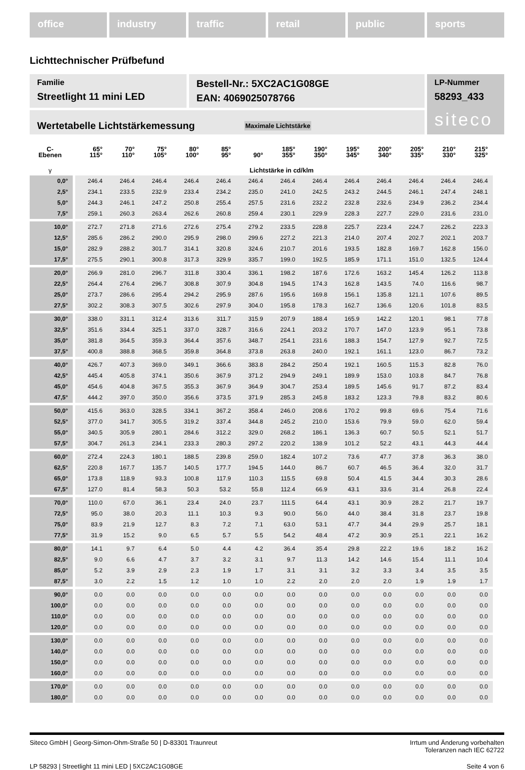office industry traffic retail public sports
Lichttechnischer Prüfbefund
Familie
Streetlight 11 mini LED
Bestell-Nr.: 5XC2AC1G08GE
EAN: 4069025078766
LP-Nummer
58293_433
siteco
Wertetabelle Lichtstärkemessung Maximale Lichtstärke
| C- Ebenen | 65° 115° | 70° 110° | 75° 105° | 80° 100° | 85° 95° | 90° | 185° 355° | 190° 350° | 195° 345° | 200° 340° | 205° 335° | 210° 330° | 215° 325° |
| --- | --- | --- | --- | --- | --- | --- | --- | --- | --- | --- | --- | --- | --- |
| γ | Lichtstärke in cd/klm | | | | | | | | | | | | |
| 0,0° | 246.4 | 246.4 | 246.4 | 246.4 | 246.4 | 246.4 | 246.4 | 246.4 | 246.4 | 246.4 | 246.4 | 246.4 | 246.4 |
| 2,5° | 234.1 | 233.5 | 232.9 | 233.4 | 234.2 | 235.0 | 241.0 | 242.5 | 243.2 | 244.5 | 246.1 | 247.4 | 248.1 |
| 5,0° | 244.3 | 246.1 | 247.2 | 250.8 | 255.4 | 257.5 | 231.6 | 232.2 | 232.8 | 232.6 | 234.9 | 236.2 | 234.4 |
| 7,5° | 259.1 | 260.3 | 263.4 | 262.6 | 260.8 | 259.4 | 230.1 | 229.9 | 228.3 | 227.7 | 229.0 | 231.6 | 231.0 |
| 10,0° | 272.7 | 271.8 | 271.6 | 272.6 | 275.4 | 279.2 | 233.5 | 228.8 | 225.7 | 223.4 | 224.7 | 226.2 | 223.3 |
| 12,5° | 285.6 | 286.2 | 290.0 | 295.9 | 298.0 | 299.6 | 227.2 | 221.3 | 214.0 | 207.4 | 202.7 | 202.1 | 203.7 |
| 15,0° | 282.9 | 288.2 | 301.7 | 314.1 | 320.8 | 324.6 | 210.7 | 201.6 | 193.5 | 182.8 | 169.7 | 162.8 | 156.0 |
| 17,5° | 275.5 | 290.1 | 300.8 | 317.3 | 329.9 | 335.7 | 199.0 | 192.5 | 185.9 | 171.1 | 151.0 | 132.5 | 124.4 |
| 20,0° | 266.9 | 281.0 | 296.7 | 311.8 | 330.4 | 336.1 | 198.2 | 187.6 | 172.6 | 163.2 | 145.4 | 126.2 | 113.8 |
| 22,5° | 264.4 | 276.4 | 296.7 | 308.8 | 307.9 | 304.8 | 194.5 | 174.3 | 162.8 | 143.5 | 74.0 | 116.6 | 98.7 |
| 25,0° | 273.7 | 286.6 | 295.4 | 294.2 | 295.9 | 287.6 | 195.6 | 169.8 | 156.1 | 135.8 | 121.1 | 107.6 | 89.5 |
| 27,5° | 302.2 | 308.3 | 307.5 | 302.6 | 297.9 | 304.0 | 195.8 | 178.3 | 162.7 | 136.6 | 120.6 | 101.8 | 83.5 |
| 30,0° | 338.0 | 331.1 | 312.4 | 313.6 | 311.7 | 315.9 | 207.9 | 188.4 | 165.9 | 142.2 | 120.1 | 98.1 | 77.8 |
| 32,5° | 351.6 | 334.4 | 325.1 | 337.0 | 328.7 | 316.6 | 224.1 | 203.2 | 170.7 | 147.0 | 123.9 | 95.1 | 73.8 |
| 35,0° | 381.8 | 364.5 | 359.3 | 364.4 | 357.6 | 348.7 | 254.1 | 231.6 | 188.3 | 154.7 | 127.9 | 92.7 | 72.5 |
| 37,5° | 400.8 | 388.8 | 368.5 | 359.8 | 364.8 | 373.8 | 263.8 | 240.0 | 192.1 | 161.1 | 123.0 | 86.7 | 73.2 |
| 40,0° | 426.7 | 407.3 | 369.0 | 349.1 | 366.6 | 383.8 | 284.2 | 250.4 | 192.1 | 160.5 | 115.3 | 82.8 | 76.0 |
| 42,5° | 445.4 | 405.8 | 374.1 | 350.6 | 367.9 | 371.2 | 294.9 | 249.1 | 189.9 | 153.0 | 103.8 | 84.7 | 76.8 |
| 45,0° | 454.6 | 404.8 | 367.5 | 355.3 | 367.9 | 364.9 | 304.7 | 253.4 | 189.5 | 145.6 | 91.7 | 87.2 | 83.4 |
| 47,5° | 444.2 | 397.0 | 350.0 | 356.6 | 373.5 | 371.9 | 285.3 | 245.8 | 183.2 | 123.3 | 79.8 | 83.2 | 80.6 |
| 50,0° | 415.6 | 363.0 | 328.5 | 334.1 | 367.2 | 358.4 | 246.0 | 208.6 | 170.2 | 99.8 | 69.6 | 75.4 | 71.6 |
| 52,5° | 377.0 | 341.7 | 305.5 | 319.2 | 337.4 | 344.8 | 245.2 | 210.0 | 153.6 | 79.9 | 59.0 | 62.0 | 59.4 |
| 55,0° | 340.5 | 305.9 | 280.1 | 284.6 | 312.2 | 329.0 | 268.2 | 186.1 | 136.3 | 60.7 | 50.5 | 52.1 | 51.7 |
| 57,5° | 304.7 | 261.3 | 234.1 | 233.3 | 280.3 | 297.2 | 220.2 | 138.9 | 101.2 | 52.2 | 43.1 | 44.3 | 44.4 |
| 60,0° | 272.4 | 224.3 | 180.1 | 188.5 | 239.8 | 259.0 | 182.4 | 107.2 | 73.6 | 47.7 | 37.8 | 36.3 | 38.0 |
| 62,5° | 220.8 | 167.7 | 135.7 | 140.5 | 177.7 | 194.5 | 144.0 | 86.7 | 60.7 | 46.5 | 36.4 | 32.0 | 31.7 |
| 65,0° | 173.8 | 118.9 | 93.3 | 100.8 | 117.9 | 110.3 | 115.5 | 69.8 | 50.4 | 41.5 | 34.4 | 30.3 | 28.6 |
| 67,5° | 127.0 | 81.4 | 58.3 | 50.3 | 53.2 | 55.8 | 112.4 | 66.9 | 43.1 | 33.6 | 31.4 | 26.8 | 22.4 |
| 70,0° | 110.0 | 67.0 | 36.1 | 23.4 | 24.0 | 23.7 | 111.5 | 64.4 | 43.1 | 30.9 | 28.2 | 21.7 | 19.7 |
| 72,5° | 95.0 | 38.0 | 20.3 | 11.1 | 10.3 | 9.3 | 90.0 | 56.0 | 44.0 | 38.4 | 31.8 | 23.7 | 19.8 |
| 75,0° | 83.9 | 21.9 | 12.7 | 8.3 | 7.2 | 7.1 | 63.0 | 53.1 | 47.7 | 34.4 | 29.9 | 25.7 | 18.1 |
| 77,5° | 31.9 | 15.2 | 9.0 | 6.5 | 5.7 | 5.5 | 54.2 | 48.4 | 47.2 | 30.9 | 25.1 | 22.1 | 16.2 |
| 80,0° | 14.1 | 9.7 | 6.4 | 5.0 | 4.4 | 4.2 | 36.4 | 35.4 | 29.8 | 22.2 | 19.6 | 18.2 | 16.2 |
| 82,5° | 9.0 | 6.6 | 4.7 | 3.7 | 3.2 | 3.1 | 9.7 | 11.3 | 14.2 | 14.6 | 15.4 | 11.1 | 10.4 |
| 85,0° | 5.2 | 3.9 | 2.9 | 2.3 | 1.9 | 1.7 | 3.1 | 3.1 | 3.2 | 3.3 | 3.4 | 3.5 | 3.5 |
| 87,5° | 3.0 | 2.2 | 1.5 | 1.2 | 1.0 | 1.0 | 2.2 | 2.0 | 2.0 | 2.0 | 1.9 | 1.9 | 1.7 |
| 90,0° | 0.0 | 0.0 | 0.0 | 0.0 | 0.0 | 0.0 | 0.0 | 0.0 | 0.0 | 0.0 | 0.0 | 0.0 | 0.0 |
| 100,0° | 0.0 | 0.0 | 0.0 | 0.0 | 0.0 | 0.0 | 0.0 | 0.0 | 0.0 | 0.0 | 0.0 | 0.0 | 0.0 |
| 110,0° | 0.0 | 0.0 | 0.0 | 0.0 | 0.0 | 0.0 | 0.0 | 0.0 | 0.0 | 0.0 | 0.0 | 0.0 | 0.0 |
| 120,0° | 0.0 | 0.0 | 0.0 | 0.0 | 0.0 | 0.0 | 0.0 | 0.0 | 0.0 | 0.0 | 0.0 | 0.0 | 0.0 |
| 130,0° | 0.0 | 0.0 | 0.0 | 0.0 | 0.0 | 0.0 | 0.0 | 0.0 | 0.0 | 0.0 | 0.0 | 0.0 | 0.0 |
| 140,0° | 0.0 | 0.0 | 0.0 | 0.0 | 0.0 | 0.0 | 0.0 | 0.0 | 0.0 | 0.0 | 0.0 | 0.0 | 0.0 |
| 150,0° | 0.0 | 0.0 | 0.0 | 0.0 | 0.0 | 0.0 | 0.0 | 0.0 | 0.0 | 0.0 | 0.0 | 0.0 | 0.0 |
| 160,0° | 0.0 | 0.0 | 0.0 | 0.0 | 0.0 | 0.0 | 0.0 | 0.0 | 0.0 | 0.0 | 0.0 | 0.0 | 0.0 |
| 170,0° | 0.0 | 0.0 | 0.0 | 0.0 | 0.0 | 0.0 | 0.0 | 0.0 | 0.0 | 0.0 | 0.0 | 0.0 | 0.0 |
| 180,0° | 0.0 | 0.0 | 0.0 | 0.0 | 0.0 | 0.0 | 0.0 | 0.0 | 0.0 | 0.0 | 0.0 | 0.0 | 0.0 |
Siteco GmbH | Georg-Simon-Ohm-Straße 50 | D-83301 Traunreut Irrtum und Änderung vorbehalten
Toleranzen nach IEC 62722
LP 58293 | Streetlight 11 mini LED | 5XC2AC1G08GE Seite 4 von 6